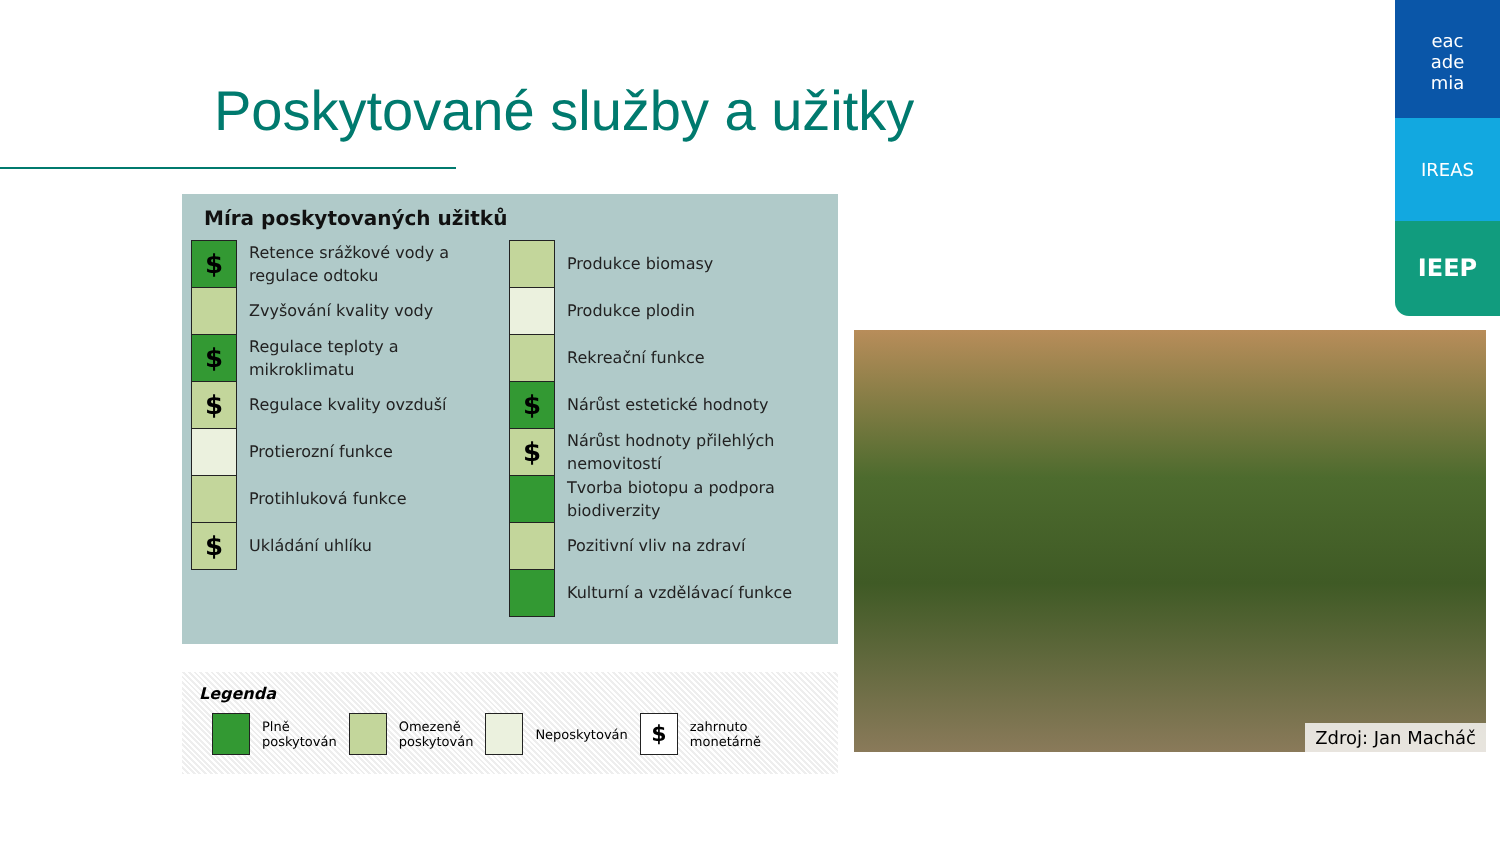Poskytované služby a užitky
eac
ade
mia
IREAS
IEEP
Míra poskytovaných užitků
$
Retence srážkové vody a regulace odtoku
Zvyšování kvality vody
$
Regulace teploty a mikroklimatu
$
Regulace kvality ovzduší
Protierozní funkce
Protihluková funkce
$
Ukládání uhlíku
Produkce biomasy
Produkce plodin
Rekreační funkce
$
Nárůst estetické hodnoty
$
Nárůst hodnoty přilehlých nemovitostí
Tvorba biotopu a podpora biodiverzity
Pozitivní vliv na zdraví
Kulturní a vzdělávací funkce
Legenda
Plně
poskytován
Omezeně
poskytován
Neposkytován
$
zahrnuto
monetárně
Zdroj: Jan Macháč